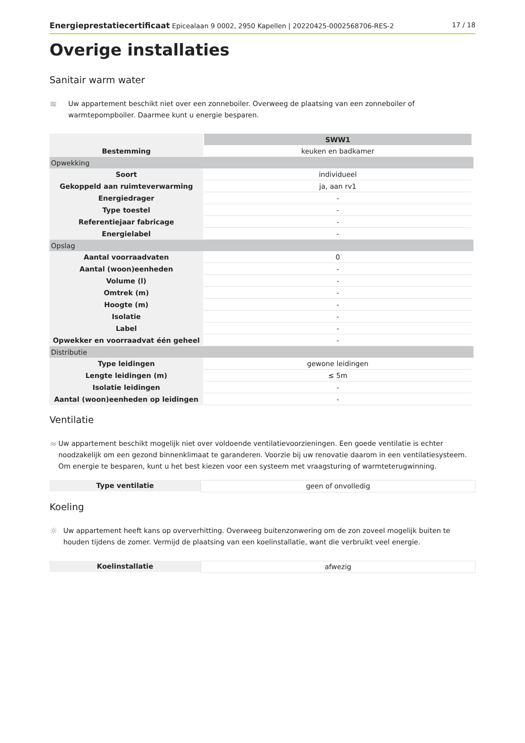Energieprestatiecertificaat Epicealaan 9 0002, 2950 Kapellen | 20220425-0002568706-RES-2 17 / 18
Overige installaties
Sanitair warm water
≋
Uw appartement beschikt niet over een zonneboiler. Overweeg de plaatsing van een zonneboiler of warmtepompboiler. Daarmee kunt u energie besparen.
| | SWW1 | | |
| Bestemming | keuken en badkamer | | |
| Opwekking | | | |
| Soort | individueel | | |
| Gekoppeld aan ruimteverwarming | ja, aan rv1 | | |
| Energiedrager | - | | |
| Type toestel | - | | |
| Referentiejaar fabricage | - | | |
| Energielabel | - | | |
| Opslag | | | |
| Aantal voorraadvaten | 0 | | |
| Aantal (woon)eenheden | - | | |
| Volume (l) | - | | |
| Omtrek (m) | - | | |
| Hoogte (m) | - | | |
| Isolatie | - | | |
| Label | - | | |
| Opwekker en voorraadvat één geheel | - | | |
| Distributie | | | |
| Type leidingen | gewone leidingen | | |
| Lengte leidingen (m) | ≤ 5m | | |
| Isolatie leidingen | - | | |
| Aantal (woon)eenheden op leidingen | - | | |
Ventilatie
≈
Uw appartement beschikt mogelijk niet over voldoende ventilatievoorzieningen. Een goede ventilatie is echter noodzakelijk om een gezond binnenklimaat te garanderen. Voorzie bij uw renovatie daarom in een ventilatiesysteem. Om energie te besparen, kunt u het best kiezen voor een systeem met vraagsturing of warmteterugwinning.
Type ventilatie geen of onvolledig
Koeling
☼
Uw appartement heeft kans op oververhitting. Overweeg buitenzonwering om de zon zoveel mogelijk buiten te houden tijdens de zomer. Vermijd de plaatsing van een koelinstallatie, want die verbruikt veel energie.
Koelinstallatie afwezig